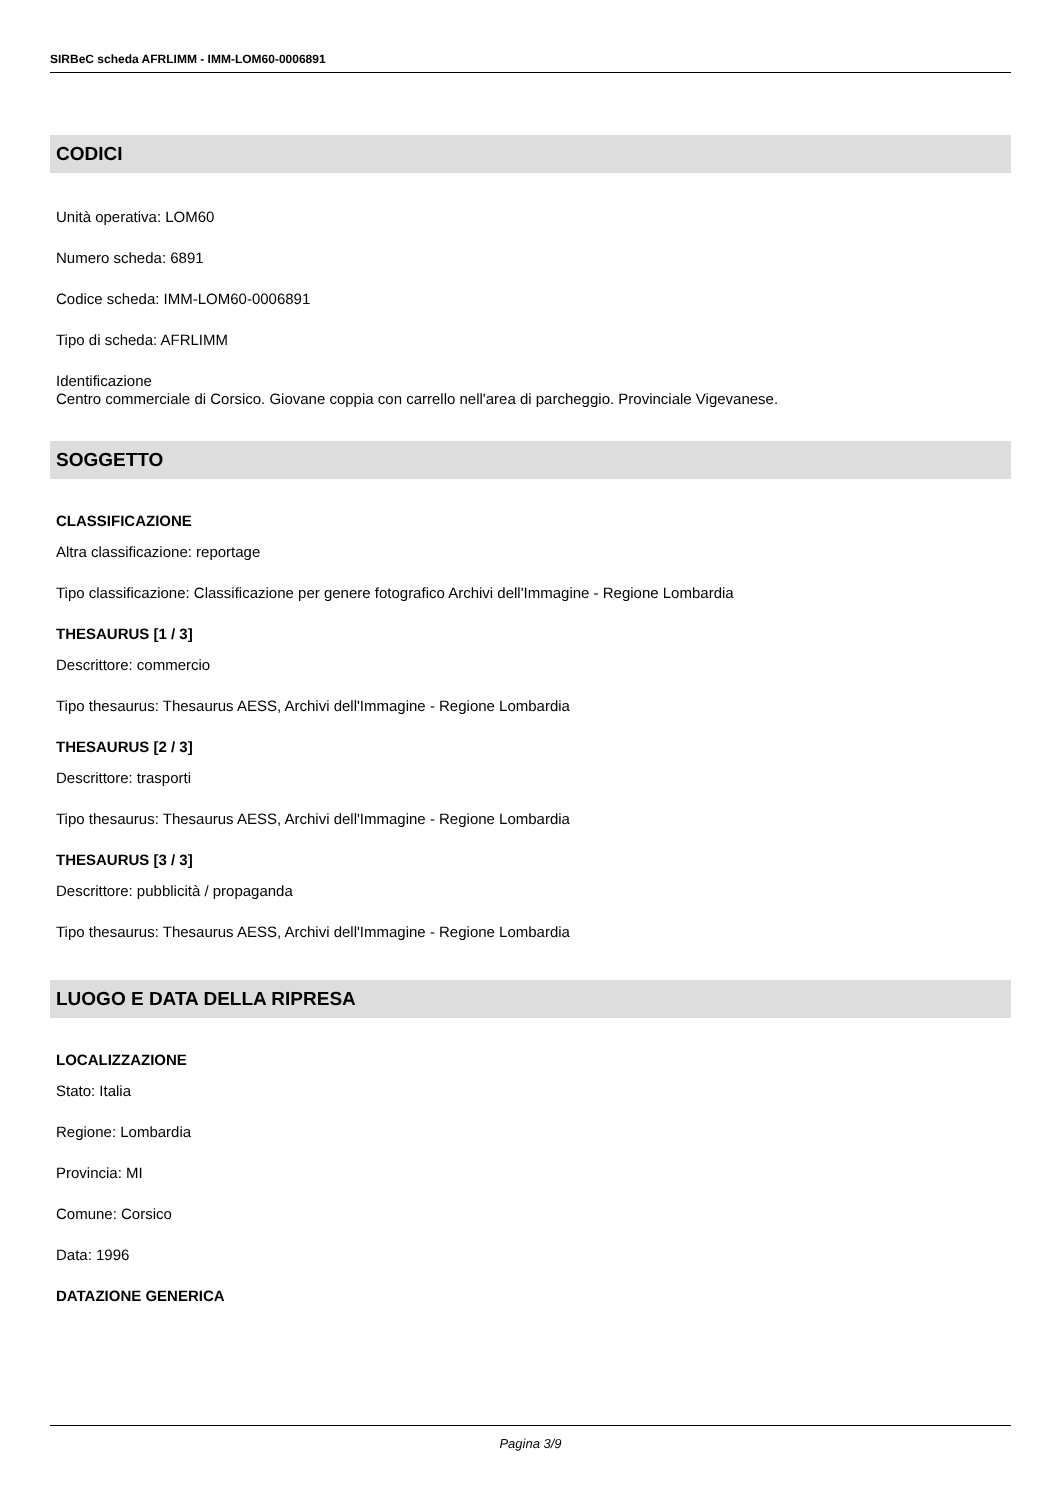SIRBeC scheda AFRLIMM - IMM-LOM60-0006891
CODICI
Unità operativa: LOM60
Numero scheda: 6891
Codice scheda: IMM-LOM60-0006891
Tipo di scheda: AFRLIMM
Identificazione
Centro commerciale di Corsico. Giovane coppia con carrello nell'area di parcheggio. Provinciale Vigevanese.
SOGGETTO
CLASSIFICAZIONE
Altra classificazione: reportage
Tipo classificazione: Classificazione per genere fotografico Archivi dell'Immagine - Regione Lombardia
THESAURUS [1 / 3]
Descrittore: commercio
Tipo thesaurus: Thesaurus AESS, Archivi dell'Immagine - Regione Lombardia
THESAURUS [2 / 3]
Descrittore: trasporti
Tipo thesaurus: Thesaurus AESS, Archivi dell'Immagine - Regione Lombardia
THESAURUS [3 / 3]
Descrittore: pubblicità / propaganda
Tipo thesaurus: Thesaurus AESS, Archivi dell'Immagine - Regione Lombardia
LUOGO E DATA DELLA RIPRESA
LOCALIZZAZIONE
Stato: Italia
Regione: Lombardia
Provincia: MI
Comune: Corsico
Data: 1996
DATAZIONE GENERICA
Pagina 3/9